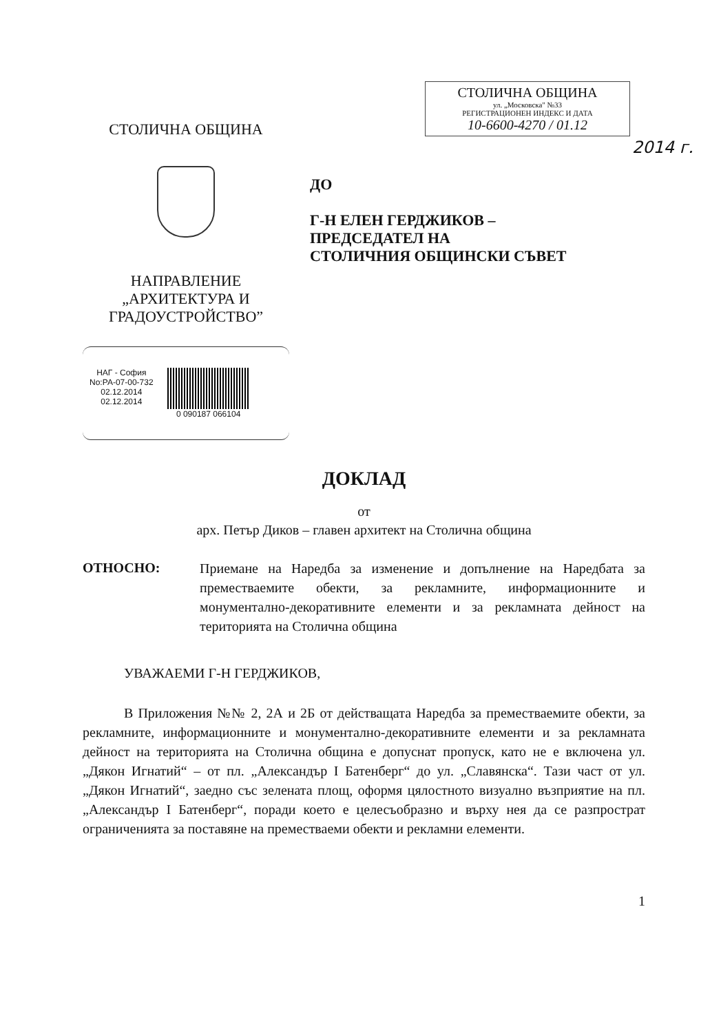СТОЛИЧНА ОБЩИНА
ул. „Московска" №33
РЕГИСТРАЦИОНЕН ИНДЕКС И ДАТА
10-6600-4270 / 01.12
2014 г.
СТОЛИЧНА ОБЩИНА
НАПРАВЛЕНИЕ
„АРХИТЕКТУРА И
ГРАДОУСТРОЙСТВО”
НАГ - София
No:РА-07-00-732
02.12.2014
02.12.2014
0 090187 066104
ДО
Г-Н ЕЛЕН ГЕРДЖИКОВ –
ПРЕДСЕДАТЕЛ НА
СТОЛИЧНИЯ ОБЩИНСКИ СЪВЕТ
ДОКЛАД
от
арх. Петър Диков – главен архитект на Столична община
ОТНОСНО:
Приемане на Наредба за изменение и допълнение на Наредбата за преместваемите обекти, за рекламните, информационните и монументално-декоративните елементи и за рекламната дейност на територията на Столична община
УВАЖАЕМИ Г-Н ГЕРДЖИКОВ,
В Приложения №№ 2, 2А и 2Б от действащата Наредба за преместваемите обекти, за рекламните, информационните и монументално-декоративните елементи и за рекламната дейност на територията на Столична община е допуснат пропуск, като не е включена ул. „Дякон Игнатий“ – от пл. „Александър I Батенберг“ до ул. „Славянска“. Тази част от ул. „Дякон Игнатий“, заедно със зелената площ, оформя цялостното визуално възприятие на пл. „Александър I Батенберг“, поради което е целесъобразно и върху нея да се разпрострат ограниченията за поставяне на преместваеми обекти и рекламни елементи.
1